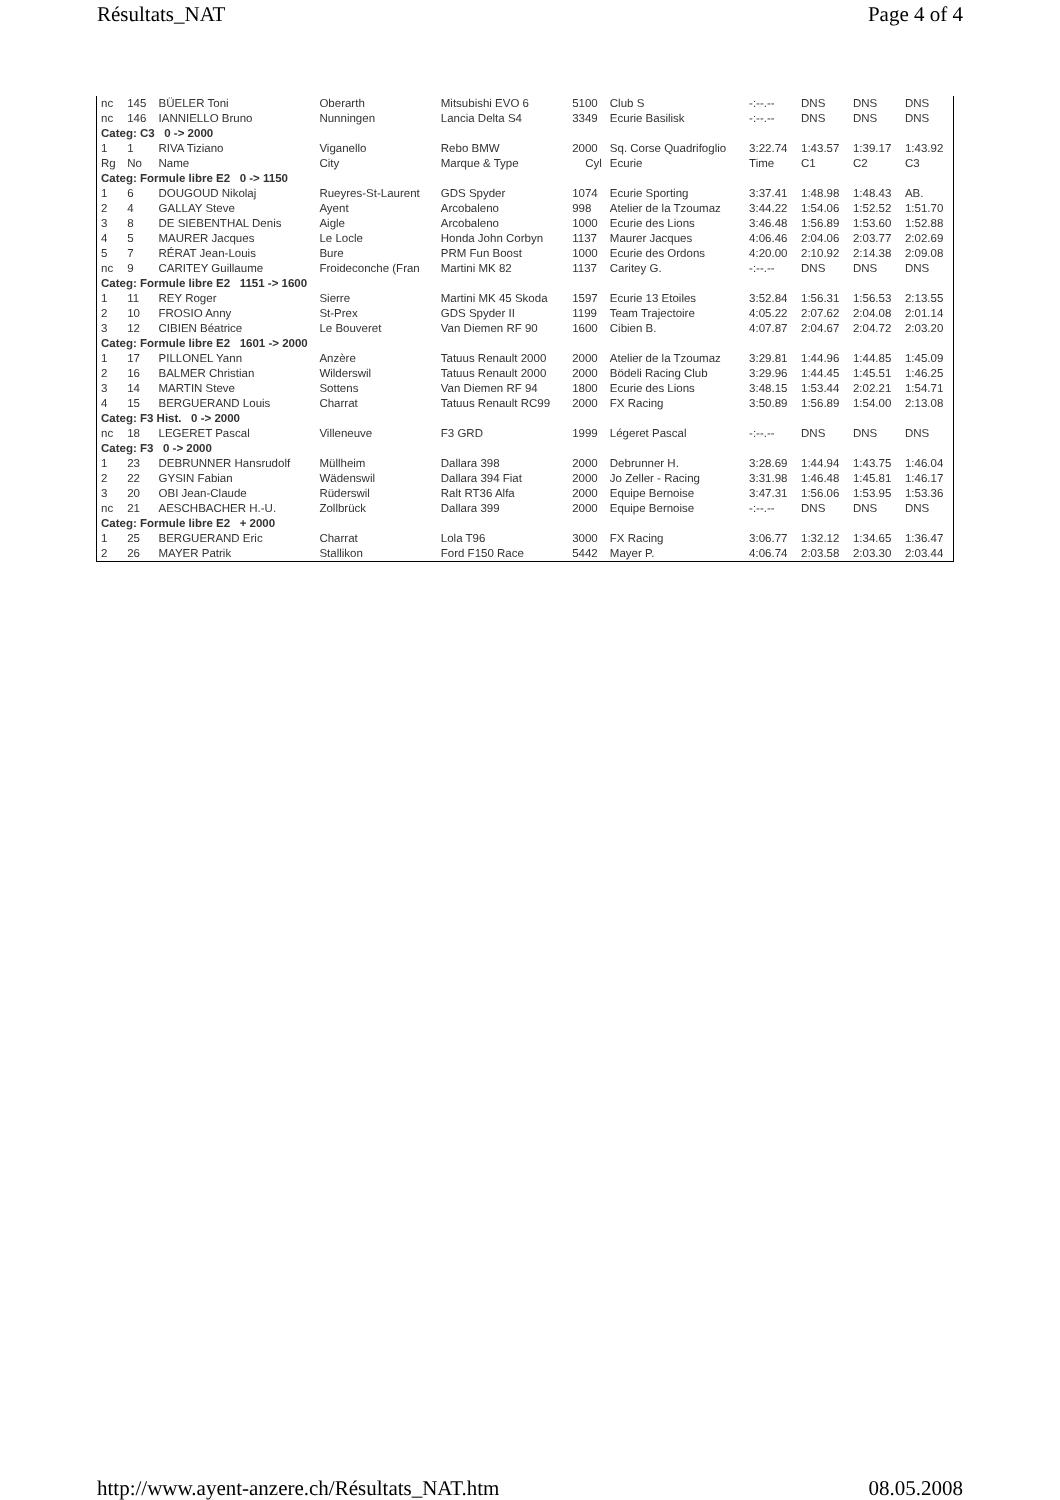Résultats_NAT Page 4 of 4
| nc | 145 | BÜELER Toni | Oberarth | Mitsubishi EVO 6 | 5100 | Club S | -:--.-- | DNS | DNS | DNS |
| nc | 146 | IANNIELLO Bruno | Nunningen | Lancia Delta S4 | 3349 | Ecurie Basilisk | -:--.-- | DNS | DNS | DNS |
| Categ: C3 0 -> 2000 | | | | | | | | | | |
| 1 | 1 | RIVA Tiziano | Viganello | Rebo BMW | 2000 | Sq. Corse Quadrifoglio | 3:22.74 | 1:43.57 | 1:39.17 | 1:43.92 |
| Rg | No | Name | City | Marque & Type | Cyl | Ecurie | Time | C1 | C2 | C3 |
| Categ: Formule libre E2 0 -> 1150 | | | | | | | | | | |
| 1 | 6 | DOUGOUD Nikolaj | Rueyres-St-Laurent | GDS Spyder | 1074 | Ecurie Sporting | 3:37.41 | 1:48.98 | 1:48.43 | AB. |
| 2 | 4 | GALLAY Steve | Ayent | Arcobaleno | 998 | Atelier de la Tzoumaz | 3:44.22 | 1:54.06 | 1:52.52 | 1:51.70 |
| 3 | 8 | DE SIEBENTHAL Denis | Aigle | Arcobaleno | 1000 | Ecurie des Lions | 3:46.48 | 1:56.89 | 1:53.60 | 1:52.88 |
| 4 | 5 | MAURER Jacques | Le Locle | Honda John Corbyn | 1137 | Maurer Jacques | 4:06.46 | 2:04.06 | 2:03.77 | 2:02.69 |
| 5 | 7 | RÉRAT Jean-Louis | Bure | PRM Fun Boost | 1000 | Ecurie des Ordons | 4:20.00 | 2:10.92 | 2:14.38 | 2:09.08 |
| nc | 9 | CARITEY Guillaume | Froideconche (Fran | Martini MK 82 | 1137 | Caritey G. | -:--.-- | DNS | DNS | DNS |
| Categ: Formule libre E2 1151 -> 1600 | | | | | | | | | | |
| 1 | 11 | REY Roger | Sierre | Martini MK 45 Skoda | 1597 | Ecurie 13 Etoiles | 3:52.84 | 1:56.31 | 1:56.53 | 2:13.55 |
| 2 | 10 | FROSIO Anny | St-Prex | GDS Spyder II | 1199 | Team Trajectoire | 4:05.22 | 2:07.62 | 2:04.08 | 2:01.14 |
| 3 | 12 | CIBIEN Béatrice | Le Bouveret | Van Diemen RF 90 | 1600 | Cibien B. | 4:07.87 | 2:04.67 | 2:04.72 | 2:03.20 |
| Categ: Formule libre E2 1601 -> 2000 | | | | | | | | | | |
| 1 | 17 | PILLONEL Yann | Anzère | Tatuus Renault 2000 | 2000 | Atelier de la Tzoumaz | 3:29.81 | 1:44.96 | 1:44.85 | 1:45.09 |
| 2 | 16 | BALMER Christian | Wilderswil | Tatuus Renault 2000 | 2000 | Bödeli Racing Club | 3:29.96 | 1:44.45 | 1:45.51 | 1:46.25 |
| 3 | 14 | MARTIN Steve | Sottens | Van Diemen RF 94 | 1800 | Ecurie des Lions | 3:48.15 | 1:53.44 | 2:02.21 | 1:54.71 |
| 4 | 15 | BERGUERAND Louis | Charrat | Tatuus Renault RC99 | 2000 | FX Racing | 3:50.89 | 1:56.89 | 1:54.00 | 2:13.08 |
| Categ: F3 Hist. 0 -> 2000 | | | | | | | | | | |
| nc | 18 | LEGERET Pascal | Villeneuve | F3 GRD | 1999 | Légeret Pascal | -:--.-- | DNS | DNS | DNS |
| Categ: F3 0 -> 2000 | | | | | | | | | | |
| 1 | 23 | DEBRUNNER Hansrudolf | Müllheim | Dallara 398 | 2000 | Debrunner H. | 3:28.69 | 1:44.94 | 1:43.75 | 1:46.04 |
| 2 | 22 | GYSIN Fabian | Wädenswil | Dallara 394 Fiat | 2000 | Jo Zeller - Racing | 3:31.98 | 1:46.48 | 1:45.81 | 1:46.17 |
| 3 | 20 | OBI Jean-Claude | Rüderswil | Ralt RT36 Alfa | 2000 | Equipe Bernoise | 3:47.31 | 1:56.06 | 1:53.95 | 1:53.36 |
| nc | 21 | AESCHBACHER H.-U. | Zollbrück | Dallara 399 | 2000 | Equipe Bernoise | -:--.-- | DNS | DNS | DNS |
| Categ: Formule libre E2 + 2000 | | | | | | | | | | |
| 1 | 25 | BERGUERAND Eric | Charrat | Lola T96 | 3000 | FX Racing | 3:06.77 | 1:32.12 | 1:34.65 | 1:36.47 |
| 2 | 26 | MAYER Patrik | Stallikon | Ford F150 Race | 5442 | Mayer P. | 4:06.74 | 2:03.58 | 2:03.30 | 2:03.44 |
http://www.ayent-anzere.ch/Résultats_NAT.htm 08.05.2008